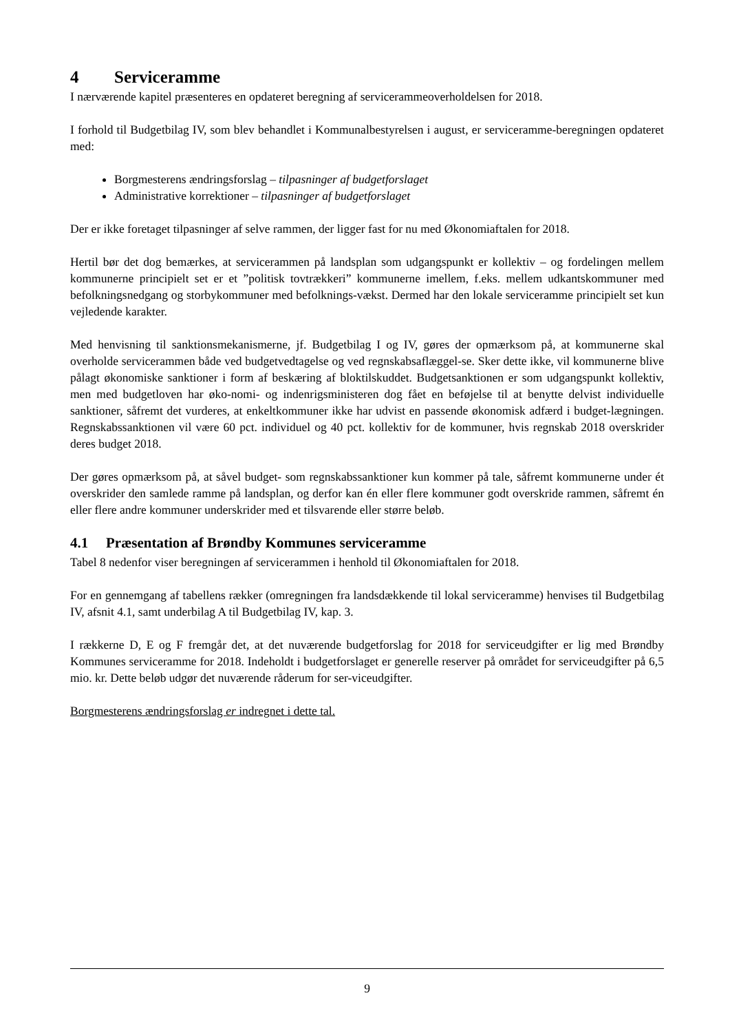4 Serviceramme
I nærværende kapitel præsenteres en opdateret beregning af servicerammeoverholdelsen for 2018.
I forhold til Budgetbilag IV, som blev behandlet i Kommunalbestyrelsen i august, er serviceramme-beregningen opdateret med:
Borgmesterens ændringsforslag – tilpasninger af budgetforslaget
Administrative korrektioner – tilpasninger af budgetforslaget
Der er ikke foretaget tilpasninger af selve rammen, der ligger fast for nu med Økonomiaftalen for 2018.
Hertil bør det dog bemærkes, at servicerammen på landsplan som udgangspunkt er kollektiv – og fordelingen mellem kommunerne principielt set er et ”politisk tovtrækkeri” kommunerne imellem, f.eks. mellem udkantskommuner med befolkningsnedgang og storbykommuner med befolknings-vækst. Dermed har den lokale serviceramme principielt set kun vejledende karakter.
Med henvisning til sanktionsmekanismerne, jf. Budgetbilag I og IV, gøres der opmærksom på, at kommunerne skal overholde servicerammen både ved budgetvedtagelse og ved regnskabsaflæggel-se. Sker dette ikke, vil kommunerne blive pålagt økonomiske sanktioner i form af beskæring af bloktilskuddet. Budgetsanktionen er som udgangspunkt kollektiv, men med budgetloven har øko-nomi- og indenrigsministeren dog fået en beføjelse til at benytte delvist individuelle sanktioner, såfremt det vurderes, at enkeltkommuner ikke har udvist en passende økonomisk adfærd i budget-lægningen. Regnskabssanktionen vil være 60 pct. individuel og 40 pct. kollektiv for de kommuner, hvis regnskab 2018 overskrider deres budget 2018.
Der gøres opmærksom på, at såvel budget- som regnskabssanktioner kun kommer på tale, såfremt kommunerne under ét overskrider den samlede ramme på landsplan, og derfor kan én eller flere kommuner godt overskride rammen, såfremt én eller flere andre kommuner underskrider med et tilsvarende eller større beløb.
4.1 Præsentation af Brøndby Kommunes serviceramme
Tabel 8 nedenfor viser beregningen af servicerammen i henhold til Økonomiaftalen for 2018.
For en gennemgang af tabellens rækker (omregningen fra landsdækkende til lokal serviceramme) henvises til Budgetbilag IV, afsnit 4.1, samt underbilag A til Budgetbilag IV, kap. 3.
I rækkerne D, E og F fremgår det, at det nuværende budgetforslag for 2018 for serviceudgifter er lig med Brøndby Kommunes serviceramme for 2018. Indeholdt i budgetforslaget er generelle reserver på området for serviceudgifter på 6,5 mio. kr. Dette beløb udgør det nuværende råderum for ser-viceudgifter.
Borgmesterens ændringsforslag er indregnet i dette tal.
9